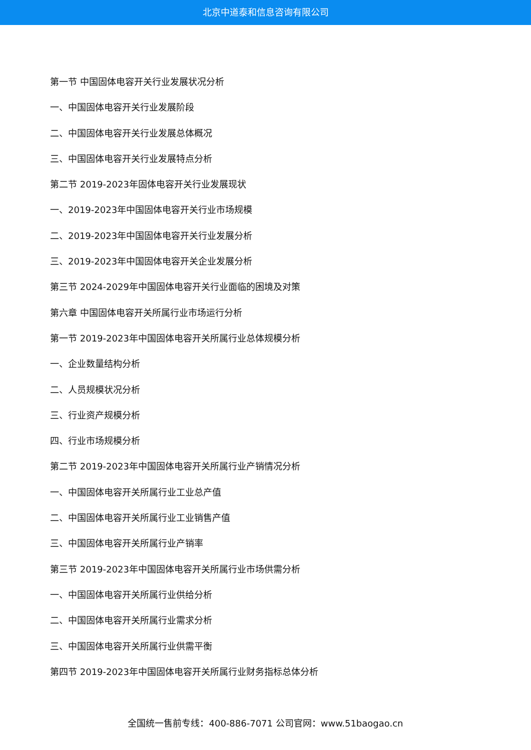北京中道泰和信息咨询有限公司
第一节 中国固体电容开关行业发展状况分析
一、中国固体电容开关行业发展阶段
二、中国固体电容开关行业发展总体概况
三、中国固体电容开关行业发展特点分析
第二节 2019-2023年固体电容开关行业发展现状
一、2019-2023年中国固体电容开关行业市场规模
二、2019-2023年中国固体电容开关行业发展分析
三、2019-2023年中国固体电容开关企业发展分析
第三节 2024-2029年中国固体电容开关行业面临的困境及对策
第六章 中国固体电容开关所属行业市场运行分析
第一节 2019-2023年中国固体电容开关所属行业总体规模分析
一、企业数量结构分析
二、人员规模状况分析
三、行业资产规模分析
四、行业市场规模分析
第二节 2019-2023年中国固体电容开关所属行业产销情况分析
一、中国固体电容开关所属行业工业总产值
二、中国固体电容开关所属行业工业销售产值
三、中国固体电容开关所属行业产销率
第三节 2019-2023年中国固体电容开关所属行业市场供需分析
一、中国固体电容开关所属行业供给分析
二、中国固体电容开关所属行业需求分析
三、中国固体电容开关所属行业供需平衡
第四节 2019-2023年中国固体电容开关所属行业财务指标总体分析
全国统一售前专线：400-886-7071 公司官网：www.51baogao.cn